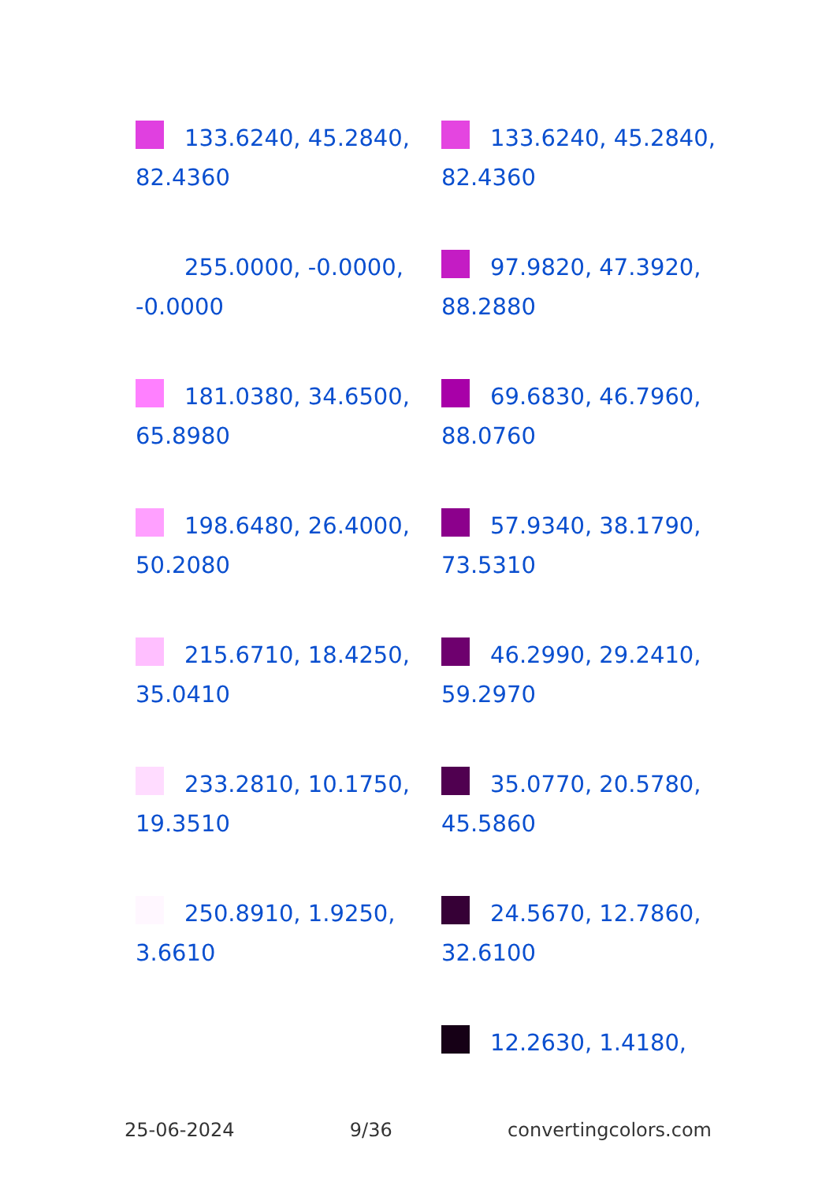133.6240, 45.2840, 82.4360
133.6240, 45.2840, 82.4360
255.0000, -0.0000, -0.0000
97.9820, 47.3920, 88.2880
181.0380, 34.6500, 65.8980
69.6830, 46.7960, 88.0760
198.6480, 26.4000, 50.2080
57.9340, 38.1790, 73.5310
215.6710, 18.4250, 35.0410
46.2990, 29.2410, 59.2970
233.2810, 10.1750, 19.3510
35.0770, 20.5780, 45.5860
250.8910, 1.9250, 3.6610
24.5670, 12.7860, 32.6100
12.2630, 1.4180,
25-06-2024 9/36 convertingcolors.com